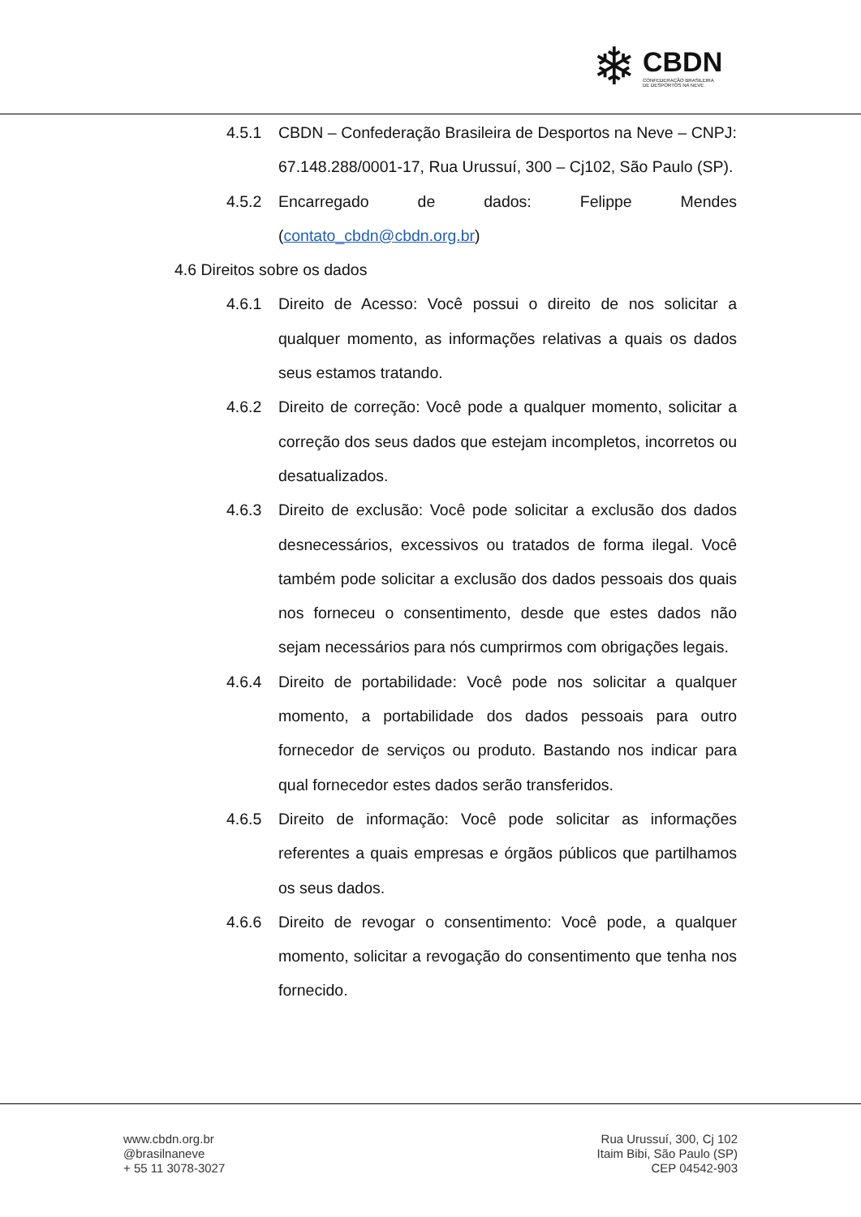❄
CBDN
CONFEDERAÇÃO BRASILEIRA
DE DESPORTOS NA NEVE
4.5.1 CBDN – Confederação Brasileira de Desportos na Neve – CNPJ: 67.148.288/0001-17, Rua Urussuí, 300 – Cj102, São Paulo (SP).
4.5.2 Encarregado de dados: Felippe Mendes (contato_cbdn@cbdn.org.br)
4.6 Direitos sobre os dados
4.6.1 Direito de Acesso: Você possui o direito de nos solicitar a qualquer momento, as informações relativas a quais os dados seus estamos tratando.
4.6.2 Direito de correção: Você pode a qualquer momento, solicitar a correção dos seus dados que estejam incompletos, incorretos ou desatualizados.
4.6.3 Direito de exclusão: Você pode solicitar a exclusão dos dados desnecessários, excessivos ou tratados de forma ilegal. Você também pode solicitar a exclusão dos dados pessoais dos quais nos forneceu o consentimento, desde que estes dados não sejam necessários para nós cumprirmos com obrigações legais.
4.6.4 Direito de portabilidade: Você pode nos solicitar a qualquer momento, a portabilidade dos dados pessoais para outro fornecedor de serviços ou produto. Bastando nos indicar para qual fornecedor estes dados serão transferidos.
4.6.5 Direito de informação: Você pode solicitar as informações referentes a quais empresas e órgãos públicos que partilhamos os seus dados.
4.6.6 Direito de revogar o consentimento: Você pode, a qualquer momento, solicitar a revogação do consentimento que tenha nos fornecido.
www.cbdn.org.br
@brasilnaneve
+ 55 11 3078-3027
Rua Urussuí, 300, Cj 102
Itaim Bibi, São Paulo (SP)
CEP 04542-903